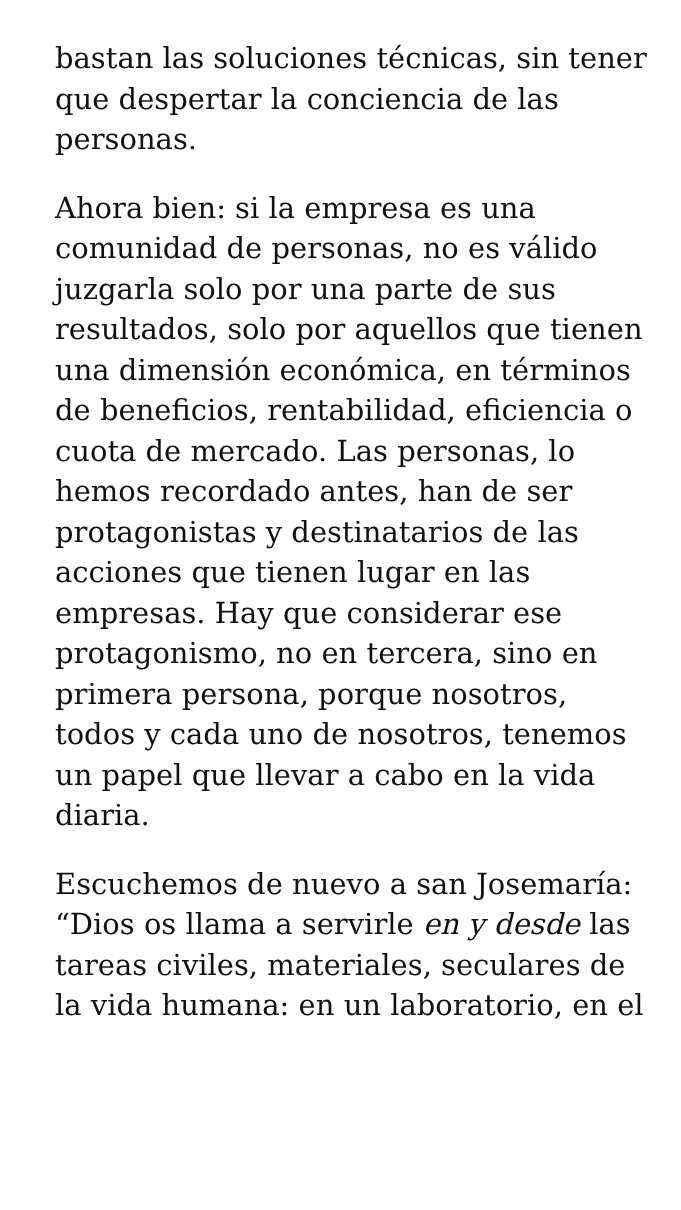bastan las soluciones técnicas, sin tener que despertar la conciencia de las personas.
Ahora bien: si la empresa es una comunidad de personas, no es válido juzgarla solo por una parte de sus resultados, solo por aquellos que tienen una dimensión económica, en términos de beneficios, rentabilidad, eficiencia o cuota de mercado. Las personas, lo hemos recordado antes, han de ser protagonistas y destinatarios de las acciones que tienen lugar en las empresas. Hay que considerar ese protagonismo, no en tercera, sino en primera persona, porque nosotros, todos y cada uno de nosotros, tenemos un papel que llevar a cabo en la vida diaria.
Escuchemos de nuevo a san Josemaría: “Dios os llama a servirle en y desde las tareas civiles, materiales, seculares de la vida humana: en un laboratorio, en el